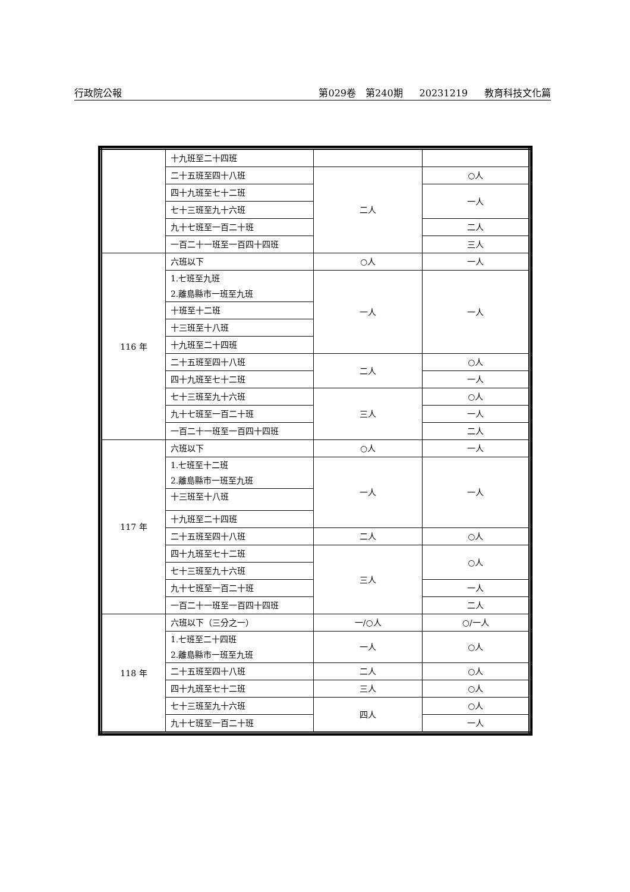行政院公報 第029卷　第240期 20231219 教育科技文化篇
| | 十九班至二十四班 | | |
| | 二十五班至四十八班 | 二人 | ○人 |
| | 四十九班至七十二班 | | 一人 |
| | 七十三班至九十六班 | | |
| | 九十七班至一百二十班 | | 二人 |
| | 一百二十一班至一百四十四班 | | 三人 |
| 116 年 | 六班以下 | ○人 | 一人 |
| | 1.七班至九班 2.離島縣市一班至九班 | 一人 | 一人 |
| | 十班至十二班 | | |
| | 十三班至十八班 | | |
| | 十九班至二十四班 | | |
| | 二十五班至四十八班 | 二人 | ○人 |
| | 四十九班至七十二班 | | 一人 |
| | 七十三班至九十六班 | 三人 | ○人 |
| | 九十七班至一百二十班 | | 一人 |
| | 一百二十一班至一百四十四班 | | 二人 |
| 117 年 | 六班以下 | ○人 | 一人 |
| | 1.七班至十二班 2.離島縣市一班至九班 | 一人 | 一人 |
| | 十三班至十八班 | | |
| | 十九班至二十四班 | | |
| | 二十五班至四十八班 | 二人 | ○人 |
| | 四十九班至七十二班 | 三人 | ○人 |
| | 七十三班至九十六班 | | |
| | 九十七班至一百二十班 | | 一人 |
| | 一百二十一班至一百四十四班 | | 二人 |
| 118 年 | 六班以下（三分之一） | 一/○人 | ○/一人 |
| | 1.七班至二十四班 2.離島縣市一班至九班 | 一人 | ○人 |
| | 二十五班至四十八班 | 二人 | ○人 |
| | 四十九班至七十二班 | 三人 | ○人 |
| | 七十三班至九十六班 | 四人 | ○人 |
| | 九十七班至一百二十班 | | 一人 |